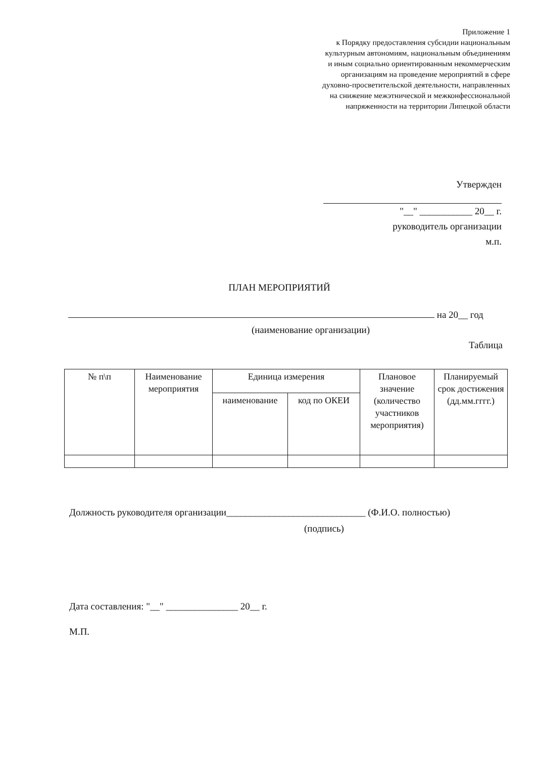Приложение 1
к Порядку предоставления субсидии национальным
культурным автономиям, национальным объединениям
и иным социально ориентированным некоммерческим
организациям на проведение мероприятий в сфере
духовно-просветительской деятельности, направленных
на снижение межэтнической и межконфессиональной
напряженности на территории Липецкой области
Утвержден
"__" ___________ 20__ г.
руководитель организации
м.п.
ПЛАН МЕРОПРИЯТИЙ
на 20__ год
(наименование организации)
Таблица
| № п\п | Наименование мероприятия | Единица измерения | | Плановое значение (количество участников мероприятия) | Планируемый срок достижения (дд.мм.гггг.) |
| --- | --- | --- | --- | --- | --- |
| | | наименование | код по ОКЕИ | | |
Должность руководителя организации_____________________________ (Ф.И.О. полностью)
(подпись)
Дата составления: "__" _______________ 20__ г.
М.П.